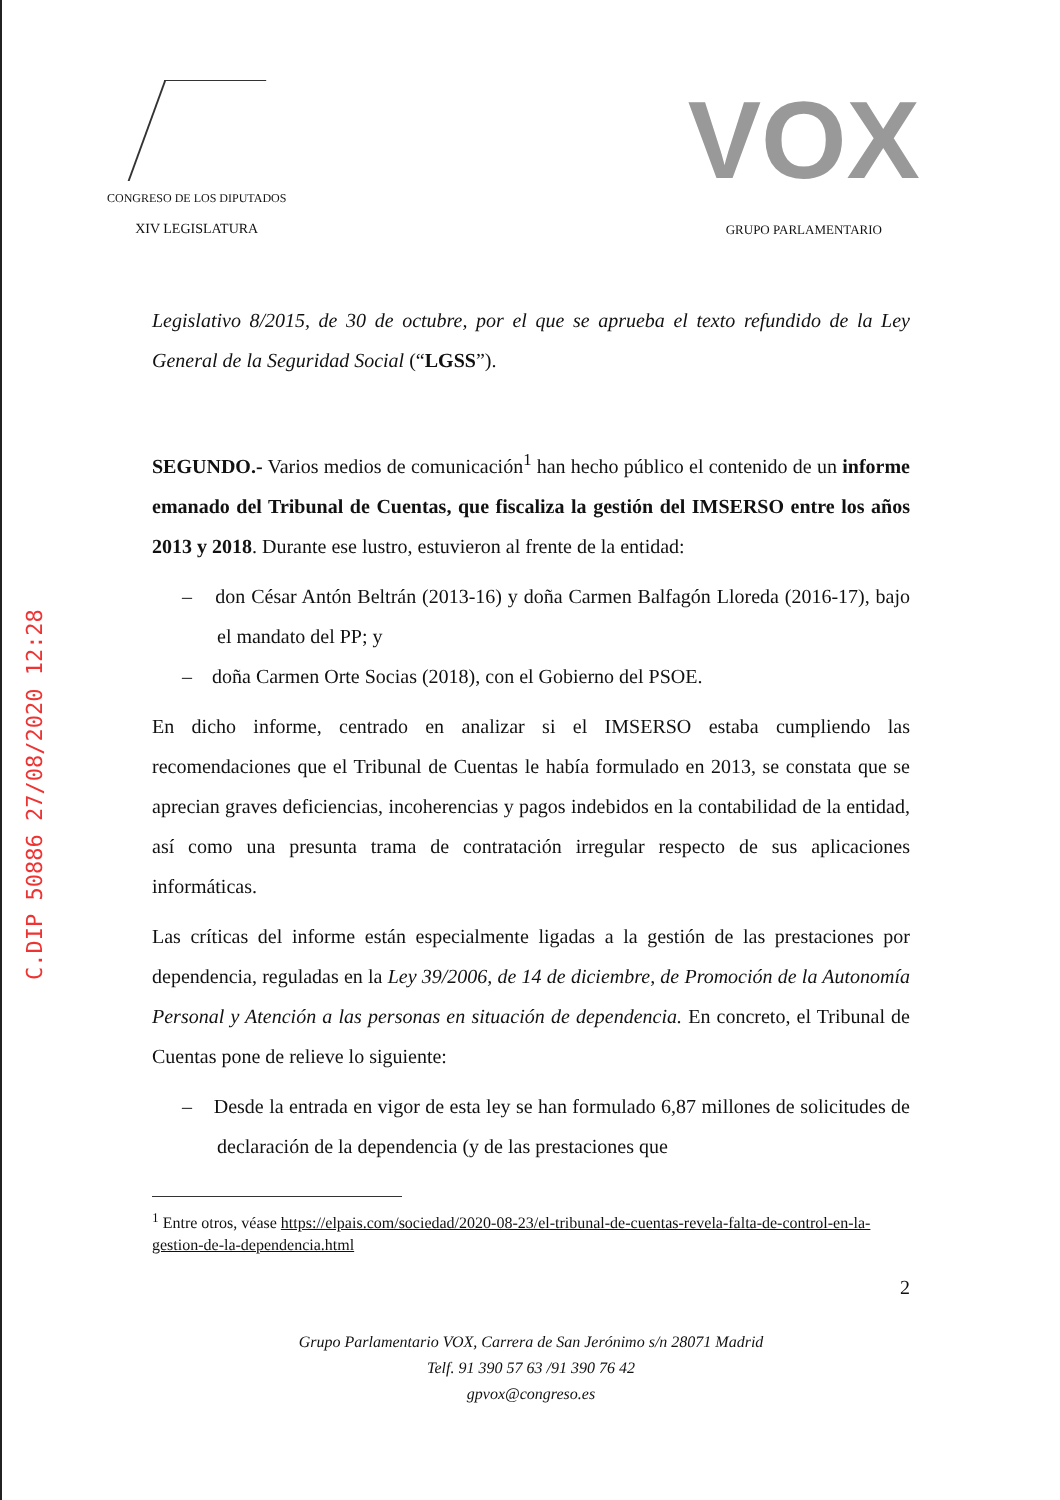C.DIP 50886 27/08/2020 12:28
CONGRESO DE LOS DIPUTADOS
XIV LEGISLATURA
VOX
GRUPO PARLAMENTARIO
Legislativo 8/2015, de 30 de octubre, por el que se aprueba el texto refundido de la Ley General de la Seguridad Social (“LGSS”).
SEGUNDO.- Varios medios de comunicación<sup>1</sup> han hecho público el contenido de un informe emanado del Tribunal de Cuentas, que fiscaliza la gestión del IMSERSO entre los años 2013 y 2018. Durante ese lustro, estuvieron al frente de la entidad:
– don César Antón Beltrán (2013-16) y doña Carmen Balfagón Lloreda (2016-17), bajo el mandato del PP; y
– doña Carmen Orte Socias (2018), con el Gobierno del PSOE.
En dicho informe, centrado en analizar si el IMSERSO estaba cumpliendo las recomendaciones que el Tribunal de Cuentas le había formulado en 2013, se constata que se aprecian graves deficiencias, incoherencias y pagos indebidos en la contabilidad de la entidad, así como una presunta trama de contratación irregular respecto de sus aplicaciones informáticas.
Las críticas del informe están especialmente ligadas a la gestión de las prestaciones por dependencia, reguladas en la Ley 39/2006, de 14 de diciembre, de Promoción de la Autonomía Personal y Atención a las personas en situación de dependencia. En concreto, el Tribunal de Cuentas pone de relieve lo siguiente:
– Desde la entrada en vigor de esta ley se han formulado 6,87 millones de solicitudes de declaración de la dependencia (y de las prestaciones que
<sup>1</sup> Entre otros, véase https://elpais.com/sociedad/2020-08-23/el-tribunal-de-cuentas-revela-falta-de-control-en-la-gestion-de-la-dependencia.html
2
Grupo Parlamentario VOX, Carrera de San Jerónimo s/n 28071 Madrid
Telf. 91 390 57 63 /91 390 76 42
gpvox@congreso.es